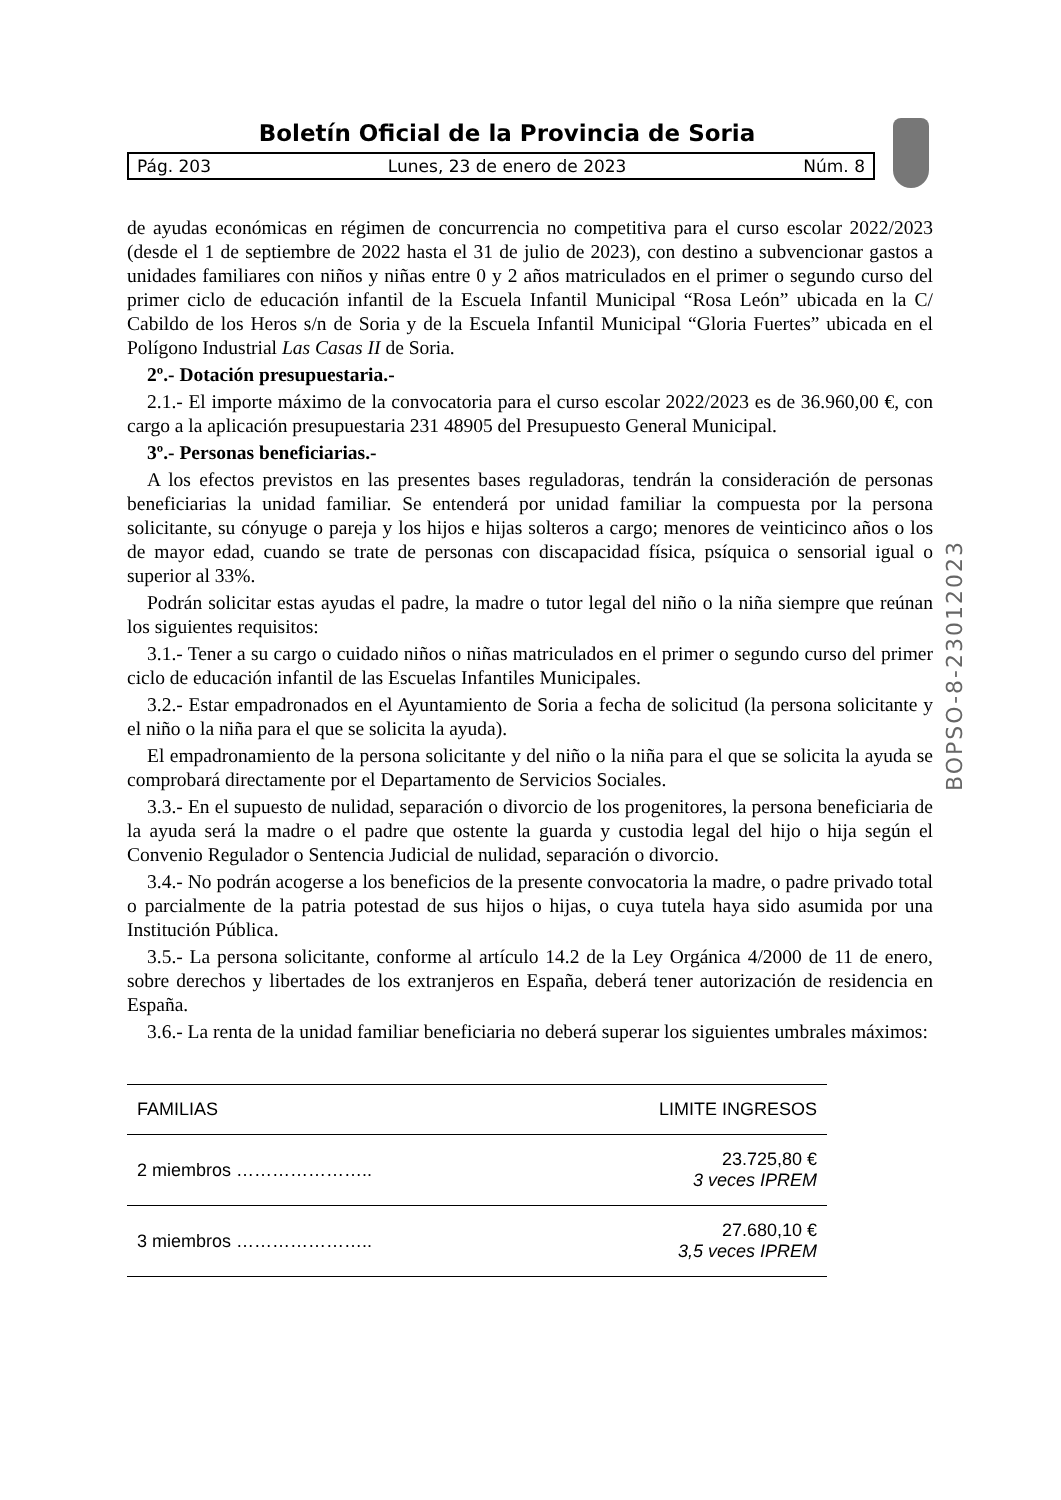Boletín Oficial de la Provincia de Soria
Pág. 203 Lunes, 23 de enero de 2023 Núm. 8
BOPSO-8-23012023
de ayudas económicas en régimen de concurrencia no competitiva para el curso escolar 2022/2023 (desde el 1 de septiembre de 2022 hasta el 31 de julio de 2023), con destino a subvencionar gastos a unidades familiares con niños y niñas entre 0 y 2 años matriculados en el primer o segundo curso del primer ciclo de educación infantil de la Escuela Infantil Municipal “Rosa León” ubicada en la C/ Cabildo de los Heros s/n de Soria y de la Escuela Infantil Municipal “Gloria Fuertes” ubicada en el Polígono Industrial Las Casas II de Soria.
2º.- Dotación presupuestaria.-
2.1.- El importe máximo de la convocatoria para el curso escolar 2022/2023 es de 36.960,00 €, con cargo a la aplicación presupuestaria 231 48905 del Presupuesto General Municipal.
3º.- Personas beneficiarias.-
A los efectos previstos en las presentes bases reguladoras, tendrán la consideración de personas beneficiarias la unidad familiar. Se entenderá por unidad familiar la compuesta por la persona solicitante, su cónyuge o pareja y los hijos e hijas solteros a cargo; menores de veinticinco años o los de mayor edad, cuando se trate de personas con discapacidad física, psíquica o sensorial igual o superior al 33%.
Podrán solicitar estas ayudas el padre, la madre o tutor legal del niño o la niña siempre que reúnan los siguientes requisitos:
3.1.- Tener a su cargo o cuidado niños o niñas matriculados en el primer o segundo curso del primer ciclo de educación infantil de las Escuelas Infantiles Municipales.
3.2.- Estar empadronados en el Ayuntamiento de Soria a fecha de solicitud (la persona solicitante y el niño o la niña para el que se solicita la ayuda).
El empadronamiento de la persona solicitante y del niño o la niña para el que se solicita la ayuda se comprobará directamente por el Departamento de Servicios Sociales.
3.3.- En el supuesto de nulidad, separación o divorcio de los progenitores, la persona beneficiaria de la ayuda será la madre o el padre que ostente la guarda y custodia legal del hijo o hija según el Convenio Regulador o Sentencia Judicial de nulidad, separación o divorcio.
3.4.- No podrán acogerse a los beneficios de la presente convocatoria la madre, o padre privado total o parcialmente de la patria potestad de sus hijos o hijas, o cuya tutela haya sido asumida por una Institución Pública.
3.5.- La persona solicitante, conforme al artículo 14.2 de la Ley Orgánica 4/2000 de 11 de enero, sobre derechos y libertades de los extranjeros en España, deberá tener autorización de residencia en España.
3.6.- La renta de la unidad familiar beneficiaria no deberá superar los siguientes umbrales máximos:
| FAMILIAS | LIMITE INGRESOS |
| --- | --- |
| 2 miembros ………………….. | 23.725,80 € 3 veces IPREM |
| 3 miembros ………………….. | 27.680,10 € 3,5 veces IPREM |